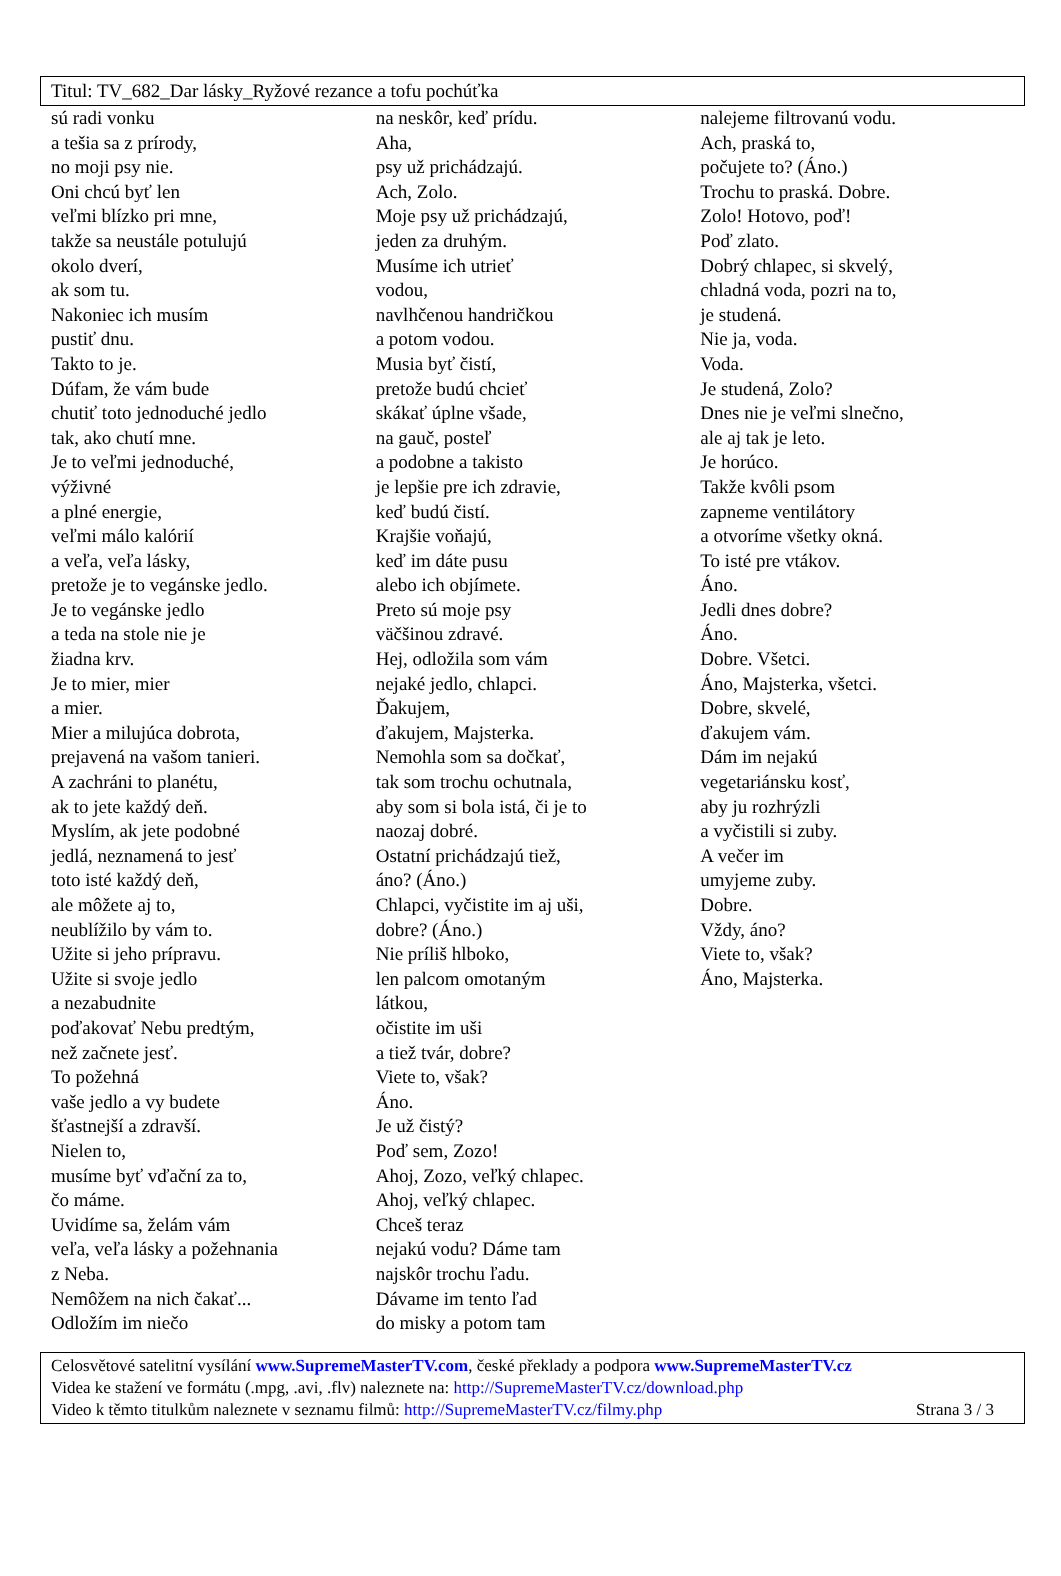Titul: TV_682_Dar lásky_Ryžové rezance a tofu pochúťka
sú radi vonku
a tešia sa z prírody,
no moji psy nie.
Oni chcú byť len
veľmi blízko pri mne,
takže sa neustále potulujú
okolo dverí,
ak som tu.
Nakoniec ich musím
pustiť dnu.
Takto to je.
Dúfam, že vám bude
chutiť toto jednoduché jedlo
tak, ako chutí mne.
Je to veľmi jednoduché,
výživné
a plné energie,
veľmi málo kalórií
a veľa, veľa lásky,
pretože je to vegánske jedlo.
Je to vegánske jedlo
a teda na stole nie je
žiadna krv.
Je to mier, mier
a mier.
Mier a milujúca dobrota,
prejavená na vašom tanieri.
A zachráni to planétu,
ak to jete každý deň.
Myslím, ak jete podobné
jedlá, neznamená to jesť
toto isté každý deň,
ale môžete aj to,
neublížilo by vám to.
Užite si jeho prípravu.
Užite si svoje jedlo
a nezabudnite
poďakovať Nebu predtým,
než začnete jesť.
To požehná
vaše jedlo a vy budete
šťastnejší a zdravší.
Nielen to,
musíme byť vďační za to,
čo máme.
Uvidíme sa, želám vám
veľa, veľa lásky a požehnania
z Neba.
Nemôžem na nich čakať...
Odložím im niečo
na neskôr, keď prídu.
Aha,
psy už prichádzajú.
Ach, Zolo.
Moje psy už prichádzajú,
jeden za druhým.
Musíme ich utrieť
vodou,
navlhčenou handričkou
a potom vodou.
Musia byť čistí,
pretože budú chcieť
skákať úplne všade,
na gauč, posteľ
a podobne a takisto
je lepšie pre ich zdravie,
keď budú čistí.
Krajšie voňajú,
keď im dáte pusu
alebo ich objímete.
Preto sú moje psy
väčšinou zdravé.
Hej, odložila som vám
nejaké jedlo, chlapci.
Ďakujem,
ďakujem, Majsterka.
Nemohla som sa dočkať,
tak som trochu ochutnala,
aby som si bola istá, či je to
naozaj dobré.
Ostatní prichádzajú tiež,
áno? (Áno.)
Chlapci, vyčistite im aj uši,
dobre? (Áno.)
Nie príliš hlboko,
len palcom omotaným
látkou,
očistite im uši
a tiež tvár, dobre?
Viete to, však?
Áno.
Je už čistý?
Poď sem, Zozo!
Ahoj, Zozo, veľký chlapec.
Ahoj, veľký chlapec.
Chceš teraz
nejakú vodu? Dáme tam
najskôr trochu ľadu.
Dávame im tento ľad
do misky a potom tam
nalejeme filtrovanú vodu.
Ach, praská to,
počujete to? (Áno.)
Trochu to praská. Dobre.
Zolo! Hotovo, poď!
Poď zlato.
Dobrý chlapec, si skvelý,
chladná voda, pozri na to,
je studená.
Nie ja, voda.
Voda.
Je studená, Zolo?
Dnes nie je veľmi slnečno,
ale aj tak je leto.
Je horúco.
Takže kvôli psom
zapneme ventilátory
a otvoríme všetky okná.
To isté pre vtákov.
Áno.
Jedli dnes dobre?
Áno.
Dobre. Všetci.
Áno, Majsterka, všetci.
Dobre, skvelé,
ďakujem vám.
Dám im nejakú
vegetariánsku kosť,
aby ju rozhrýzli
a vyčistili si zuby.
A večer im
umyjeme zuby.
Dobre.
Vždy, áno?
Viete to, však?
Áno, Majsterka.
Celosvětové satelitní vysílání www.SupremeMasterTV.com, české překlady a podpora www.SupremeMasterTV.cz
Videa ke stažení ve formátu (.mpg, .avi, .flv) naleznete na: http://SupremeMasterTV.cz/download.php
Video k těmto titulkům naleznete v seznamu filmů: http://SupremeMasterTV.cz/filmy.php Strana 3 / 3